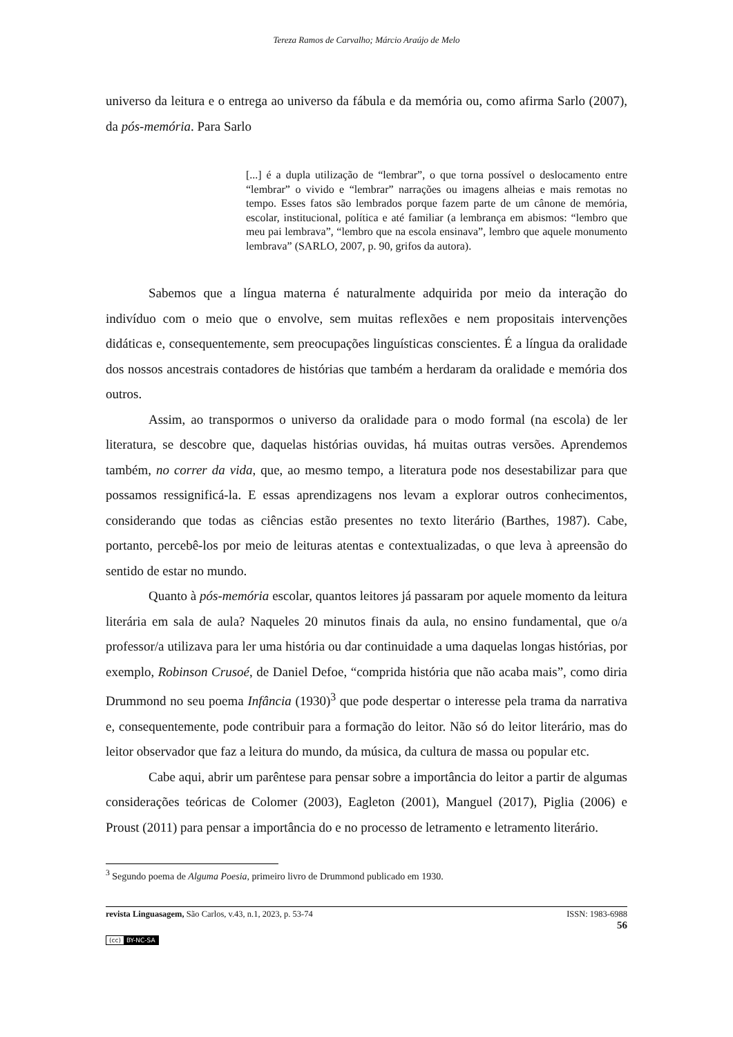Tereza Ramos de Carvalho; Márcio Araújo de Melo
universo da leitura e o entrega ao universo da fábula e da memória ou, como afirma Sarlo (2007), da pós-memória. Para Sarlo
[...] é a dupla utilização de “lembrar”, o que torna possível o deslocamento entre “lembrar” o vivido e “lembrar” narrações ou imagens alheias e mais remotas no tempo. Esses fatos são lembrados porque fazem parte de um cânone de memória, escolar, institucional, política e até familiar (a lembrança em abismos: “lembro que meu pai lembrava”, “lembro que na escola ensinava”, lembro que aquele monumento lembrava” (SARLO, 2007, p. 90, grifos da autora).
Sabemos que a língua materna é naturalmente adquirida por meio da interação do indivíduo com o meio que o envolve, sem muitas reflexões e nem propositais intervenções didáticas e, consequentemente, sem preocupações linguísticas conscientes. É a língua da oralidade dos nossos ancestrais contadores de histórias que também a herdaram da oralidade e memória dos outros.
Assim, ao transpormos o universo da oralidade para o modo formal (na escola) de ler literatura, se descobre que, daquelas histórias ouvidas, há muitas outras versões. Aprendemos também, no correr da vida, que, ao mesmo tempo, a literatura pode nos desestabilizar para que possamos ressignificá-la. E essas aprendizagens nos levam a explorar outros conhecimentos, considerando que todas as ciências estão presentes no texto literário (Barthes, 1987). Cabe, portanto, percebê-los por meio de leituras atentas e contextualizadas, o que leva à apreensão do sentido de estar no mundo.
Quanto à pós-memória escolar, quantos leitores já passaram por aquele momento da leitura literária em sala de aula? Naqueles 20 minutos finais da aula, no ensino fundamental, que o/a professor/a utilizava para ler uma história ou dar continuidade a uma daquelas longas histórias, por exemplo, Robinson Crusoé, de Daniel Defoe, “comprida história que não acaba mais”, como diria Drummond no seu poema Infância (1930)<sup>3</sup> que pode despertar o interesse pela trama da narrativa e, consequentemente, pode contribuir para a formação do leitor. Não só do leitor literário, mas do leitor observador que faz a leitura do mundo, da música, da cultura de massa ou popular etc.
Cabe aqui, abrir um parêntese para pensar sobre a importância do leitor a partir de algumas considerações teóricas de Colomer (2003), Eagleton (2001), Manguel (2017), Piglia (2006) e Proust (2011) para pensar a importância do e no processo de letramento e letramento literário.
<sup>3</sup> Segundo poema de Alguma Poesia, primeiro livro de Drummond publicado em 1930.
revista Linguasagem, São Carlos, v.43, n.1, 2023, p. 53-74 ISSN: 1983-6988
56
(cc) BY-NC-SA